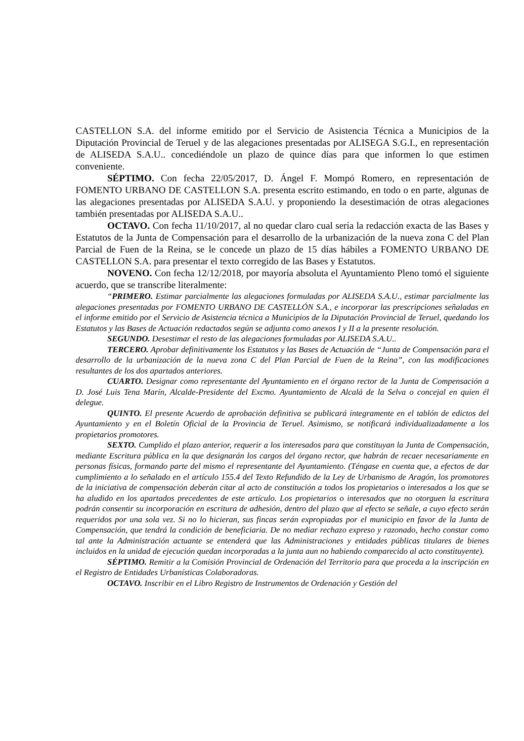CASTELLON S.A. del informe emitido por el Servicio de Asistencia Técnica a Municipios de la Diputación Provincial de Teruel y de las alegaciones presentadas por ALISEGA S.G.I., en representación de ALISEDA S.A.U.. concediéndole un plazo de quince días para que informen lo que estimen conveniente.
SÉPTIMO. Con fecha 22/05/2017, D. Ángel F. Mompó Romero, en representación de FOMENTO URBANO DE CASTELLON S.A. presenta escrito estimando, en todo o en parte, algunas de las alegaciones presentadas por ALISEDA S.A.U. y proponiendo la desestimación de otras alegaciones también presentadas por ALISEDA S.A.U..
OCTAVO. Con fecha 11/10/2017, al no quedar claro cual sería la redacción exacta de las Bases y Estatutos de la Junta de Compensación para el desarrollo de la urbanización de la nueva zona C del Plan Parcial de Fuen de la Reina, se le concede un plazo de 15 días hábiles a FOMENTO URBANO DE CASTELLON S.A. para presentar el texto corregido de las Bases y Estatutos.
NOVENO. Con fecha 12/12/2018, por mayoría absoluta el Ayuntamiento Pleno tomó el siguiente acuerdo, que se transcribe literalmente:
“PRIMERO. Estimar parcialmente las alegaciones formuladas por ALISEDA S.A.U., estimar parcialmente las alegaciones presentadas por FOMENTO URBANO DE CASTELLÓN S.A., e incorporar las prescripciones señaladas en el informe emitido por el Servicio de Asistencia técnica a Municipios de la Diputación Provincial de Teruel, quedando los Estatutos y las Bases de Actuación redactados según se adjunta como anexos I y II a la presente resolución.
SEGUNDO. Desestimar el resto de las alegaciones formuladas por ALISEDA S.A.U..
TERCERO. Aprobar definitivamente los Estatutos y las Bases de Actuación de “Junta de Compensación para el desarrollo de la urbanización de la nueva zona C del Plan Parcial de Fuen de la Reina”, con las modificaciones resultantes de los dos apartados anteriores.
CUARTO. Designar como representante del Ayuntamiento en el órgano rector de la Junta de Compensación a D. José Luis Tena Marín, Alcalde-Presidente del Excmo. Ayuntamiento de Alcalá de la Selva o concejal en quien él delegue.
QUINTO. El presente Acuerdo de aprobación definitiva se publicará íntegramente en el tablón de edictos del Ayuntamiento y en el Boletín Oficial de la Provincia de Teruel. Asimismo, se notificará individualizadamente a los propietarios promotores.
SEXTO. Cumplido el plazo anterior, requerir a los interesados para que constituyan la Junta de Compensación, mediante Escritura pública en la que designarán los cargos del órgano rector, que habrán de recaer necesariamente en personas físicas, formando parte del mismo el representante del Ayuntamiento. (Téngase en cuenta que, a efectos de dar cumplimiento a lo señalado en el artículo 155.4 del Texto Refundido de la Ley de Urbanismo de Aragón, los promotores de la iniciativa de compensación deberán citar al acto de constitución a todos los propietarios o interesados a los que se ha aludido en los apartados precedentes de este artículo. Los propietarios o interesados que no otorguen la escritura podrán consentir su incorporación en escritura de adhesión, dentro del plazo que al efecto se señale, a cuyo efecto serán requeridos por una sola vez. Si no lo hicieran, sus fincas serán expropiadas por el municipio en favor de la Junta de Compensación, que tendrá la condición de beneficiaria. De no mediar rechazo expreso y razonado, hecho constar como tal ante la Administración actuante se entenderá que las Administraciones y entidades públicas titulares de bienes incluidos en la unidad de ejecución quedan incorporadas a la junta aun no habiendo comparecido al acto constituyente).
SÉPTIMO. Remitir a la Comisión Provincial de Ordenación del Territorio para que proceda a la inscripción en el Registro de Entidades Urbanísticas Colaboradoras.
OCTAVO. Inscribir en el Libro Registro de Instrumentos de Ordenación y Gestión del